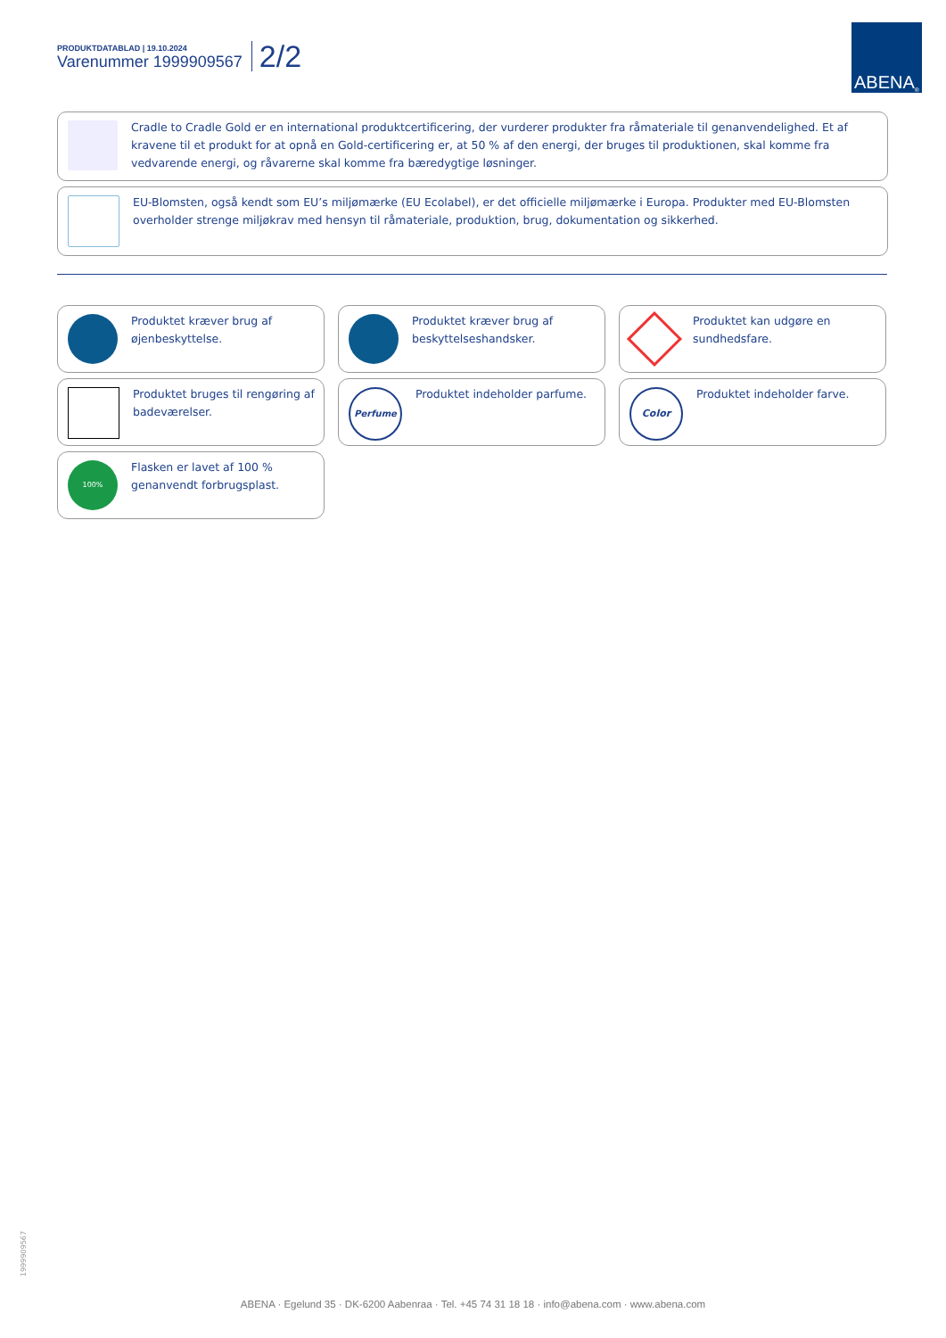PRODUKTDATABLAD | 19.10.2024
Varenummer 1999909567
2/2
ABENA<sup>®</sup>
Cradle to Cradle Gold er en international produktcertificering, der vurderer produkter fra råmateriale til genanvendelighed. Et af kravene til et produkt for at opnå en Gold-certificering er, at 50 % af den energi, der bruges til produktionen, skal komme fra vedvarende energi, og råvarerne skal komme fra bæredygtige løsninger.
EU-Blomsten, også kendt som EU’s miljømærke (EU Ecolabel), er det officielle miljømærke i Europa. Produkter med EU-Blomsten overholder strenge miljøkrav med hensyn til råmateriale, produktion, brug, dokumentation og sikkerhed.
Produktet kræver brug af øjenbeskyttelse.
Produktet kræver brug af beskyttelseshandsker.
Produktet kan udgøre en sundhedsfare.
Produktet bruges til rengøring af badeværelser.
Perfume
Produktet indeholder parfume.
Color
Produktet indeholder farve.
100%
Flasken er lavet af 100 % genanvendt forbrugsplast.
1999909567
ABENA · Egelund 35 · DK-6200 Aabenraa · Tel. +45 74 31 18 18 · info@abena.com · www.abena.com